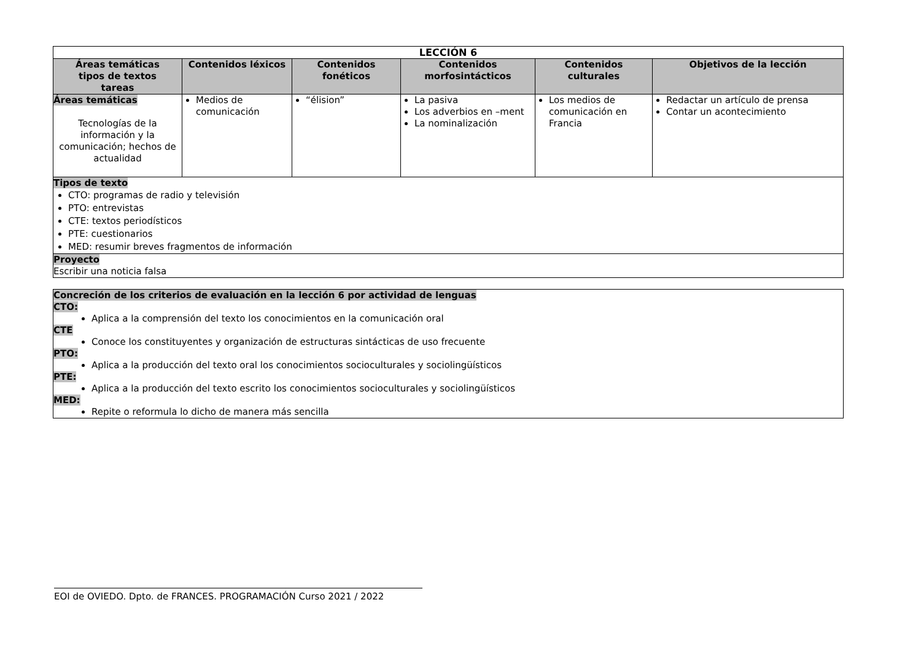| LECCIÓN 6 | | | | | |
| Áreas temáticas tipos de textos tareas | Contenidos léxicos | Contenidos fonéticos | Contenidos morfosintácticos | Contenidos culturales | Objetivos de la lección |
| Áreas temáticas Tecnologías de la información y la comunicación; hechos de actualidad | Medios de comunicación | “élision” | La pasiva Los adverbios en –ment La nominalización | Los medios de comunicación en Francia | Redactar un artículo de prensa Contar un acontecimiento |
| Tipos de texto CTO: programas de radio y televisión PTO: entrevistas CTE: textos periodísticos PTE: cuestionarios MED: resumir breves fragmentos de información | | | | | |
| Proyecto Escribir una noticia falsa | | | | | |
Concreción de los criterios de evaluación en la lección 6 por actividad de lenguas
CTO:
Aplica a la comprensión del texto los conocimientos en la comunicación oral
CTE
Conoce los constituyentes y organización de estructuras sintácticas de uso frecuente
PTO:
Aplica a la producción del texto oral los conocimientos socioculturales y sociolingüísticos
PTE:
Aplica a la producción del texto escrito los conocimientos socioculturales y sociolingüísticos
MED:
Repite o reformula lo dicho de manera más sencilla
EOI de OVIEDO. Dpto. de FRANCES. PROGRAMACIÓN Curso 2021 / 2022